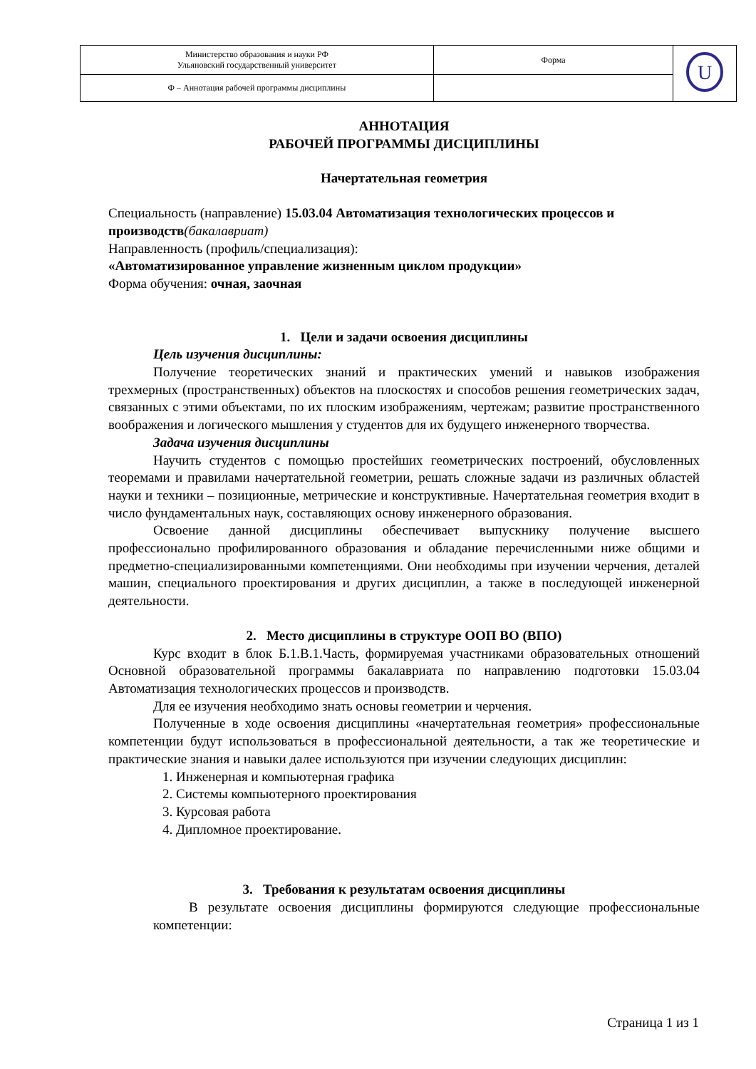| Министерство образования и науки РФ Ульяновский государственный университет | Форма | U |
| Ф – Аннотация рабочей программы дисциплины | | |
АННОТАЦИЯ
РАБОЧЕЙ ПРОГРАММЫ ДИСЦИПЛИНЫ
Начертательная геометрия
Специальность (направление) 15.03.04 Автоматизация технологических процессов и производств(бакалавриат)
Направленность (профиль/специализация):
«Автоматизированное управление жизненным циклом продукции»
Форма обучения: очная, заочная
1. Цели и задачи освоения дисциплины
Цель изучения дисциплины:
Получение теоретических знаний и практических умений и навыков изображения трехмерных (пространственных) объектов на плоскостях и способов решения геометрических задач, связанных с этими объектами, по их плоским изображениям, чертежам; развитие пространственного воображения и логического мышления у студентов для их будущего инженерного творчества.
Задача изучения дисциплины
Научить студентов с помощью простейших геометрических построений, обусловленных теоремами и правилами начертательной геометрии, решать сложные задачи из различных областей науки и техники – позиционные, метрические и конструктивные. Начертательная геометрия входит в число фундаментальных наук, составляющих основу инженерного образования.
Освоение данной дисциплины обеспечивает выпускнику получение высшего профессионально профилированного образования и обладание перечисленными ниже общими и предметно-специализированными компетенциями. Они необходимы при изучении черчения, деталей машин, специального проектирования и других дисциплин, а также в последующей инженерной деятельности.
2. Место дисциплины в структуре ООП ВО (ВПО)
Курс входит в блок Б.1.В.1.Часть, формируемая участниками образовательных отношений Основной образовательной программы бакалавриата по направлению подготовки 15.03.04 Автоматизация технологических процессов и производств.
Для ее изучения необходимо знать основы геометрии и черчения.
Полученные в ходе освоения дисциплины «начертательная геометрия» профессиональные компетенции будут использоваться в профессиональной деятельности, а так же теоретические и практические знания и навыки далее используются при изучении следующих дисциплин:
1. Инженерная и компьютерная графика
2. Системы компьютерного проектирования
3. Курсовая работа
4. Дипломное проектирование.
3. Требования к результатам освоения дисциплины
В результате освоения дисциплины формируются следующие профессиональные компетенции:
Страница 1 из 1